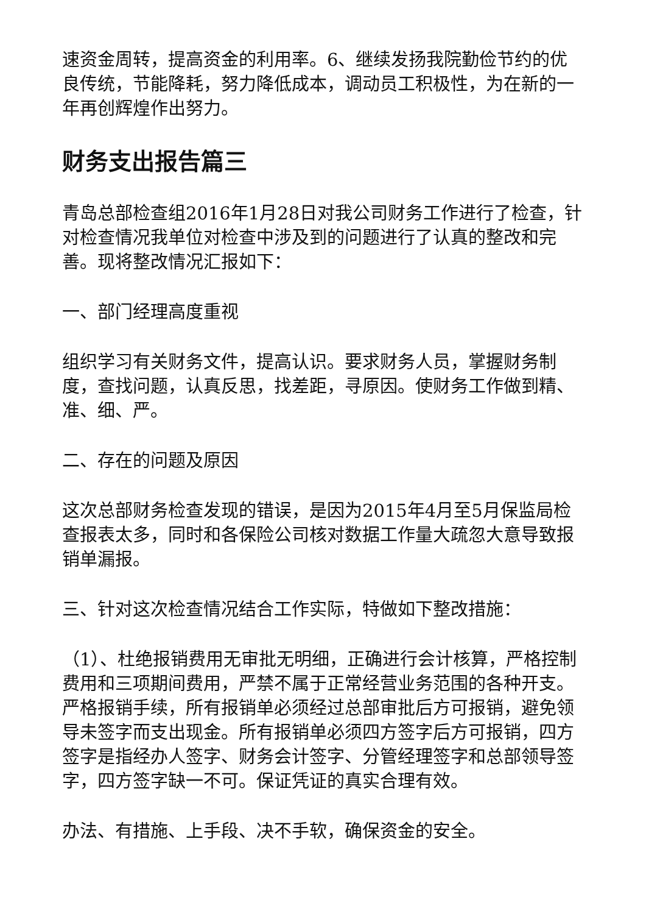速资金周转，提高资金的利用率。6、继续发扬我院勤俭节约的优良传统，节能降耗，努力降低成本，调动员工积极性，为在新的一年再创辉煌作出努力。
财务支出报告篇三
青岛总部检查组2016年1月28日对我公司财务工作进行了检查，针对检查情况我单位对检查中涉及到的问题进行了认真的整改和完善。现将整改情况汇报如下：
一、部门经理高度重视
组织学习有关财务文件，提高认识。要求财务人员，掌握财务制度，查找问题，认真反思，找差距，寻原因。使财务工作做到精、准、细、严。
二、存在的问题及原因
这次总部财务检查发现的错误，是因为2015年4月至5月保监局检查报表太多，同时和各保险公司核对数据工作量大疏忽大意导致报销单漏报。
三、针对这次检查情况结合工作实际，特做如下整改措施：
（1）、杜绝报销费用无审批无明细，正确进行会计核算，严格控制费用和三项期间费用，严禁不属于正常经营业务范围的各种开支。严格报销手续，所有报销单必须经过总部审批后方可报销，避免领导未签字而支出现金。所有报销单必须四方签字后方可报销，四方签字是指经办人签字、财务会计签字、分管经理签字和总部领导签字，四方签字缺一不可。保证凭证的真实合理有效。
办法、有措施、上手段、决不手软，确保资金的安全。